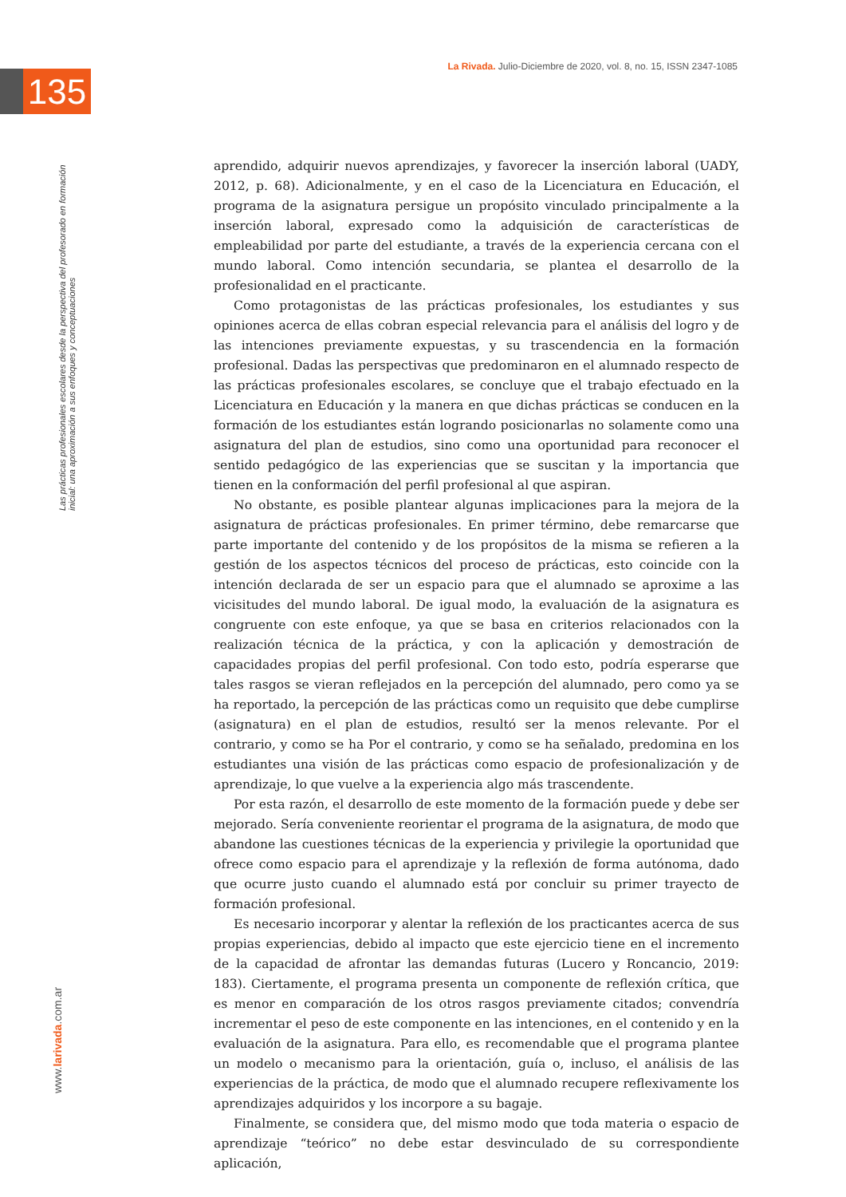135
La Rivada. Julio-Diciembre de 2020, vol. 8, no. 15, ISSN 2347-1085
Las prácticas profesionales escolares desde la perspectiva del profesorado en formación inicial: una aproximación a sus enfoques y conceptuaciones
aprendido, adquirir nuevos aprendizajes, y favorecer la inserción laboral (UADY, 2012, p. 68). Adicionalmente, y en el caso de la Licenciatura en Educación, el programa de la asignatura persigue un propósito vinculado principalmente a la inserción laboral, expresado como la adquisición de características de empleabilidad por parte del estudiante, a través de la experiencia cercana con el mundo laboral. Como intención secundaria, se plantea el desarrollo de la profesionalidad en el practicante.
Como protagonistas de las prácticas profesionales, los estudiantes y sus opiniones acerca de ellas cobran especial relevancia para el análisis del logro y de las intenciones previamente expuestas, y su trascendencia en la formación profesional. Dadas las perspectivas que predominaron en el alumnado respecto de las prácticas profesionales escolares, se concluye que el trabajo efectuado en la Licenciatura en Educación y la manera en que dichas prácticas se conducen en la formación de los estudiantes están logrando posicionarlas no solamente como una asignatura del plan de estudios, sino como una oportunidad para reconocer el sentido pedagógico de las experiencias que se suscitan y la importancia que tienen en la conformación del perfil profesional al que aspiran.
No obstante, es posible plantear algunas implicaciones para la mejora de la asignatura de prácticas profesionales. En primer término, debe remarcarse que parte importante del contenido y de los propósitos de la misma se refieren a la gestión de los aspectos técnicos del proceso de prácticas, esto coincide con la intención declarada de ser un espacio para que el alumnado se aproxime a las vicisitudes del mundo laboral. De igual modo, la evaluación de la asignatura es congruente con este enfoque, ya que se basa en criterios relacionados con la realización técnica de la práctica, y con la aplicación y demostración de capacidades propias del perfil profesional. Con todo esto, podría esperarse que tales rasgos se vieran reflejados en la percepción del alumnado, pero como ya se ha reportado, la percepción de las prácticas como un requisito que debe cumplirse (asignatura) en el plan de estudios, resultó ser la menos relevante. Por el contrario, y como se ha Por el contrario, y como se ha señalado, predomina en los estudiantes una visión de las prácticas como espacio de profesionalización y de aprendizaje, lo que vuelve a la experiencia algo más trascendente.
Por esta razón, el desarrollo de este momento de la formación puede y debe ser mejorado. Sería conveniente reorientar el programa de la asignatura, de modo que abandone las cuestiones técnicas de la experiencia y privilegie la oportunidad que ofrece como espacio para el aprendizaje y la reflexión de forma autónoma, dado que ocurre justo cuando el alumnado está por concluir su primer trayecto de formación profesional.
Es necesario incorporar y alentar la reflexión de los practicantes acerca de sus propias experiencias, debido al impacto que este ejercicio tiene en el incremento de la capacidad de afrontar las demandas futuras (Lucero y Roncancio, 2019: 183). Ciertamente, el programa presenta un componente de reflexión crítica, que es menor en comparación de los otros rasgos previamente citados; convendría incrementar el peso de este componente en las intenciones, en el contenido y en la evaluación de la asignatura. Para ello, es recomendable que el programa plantee un modelo o mecanismo para la orientación, guía o, incluso, el análisis de las experiencias de la práctica, de modo que el alumnado recupere reflexivamente los aprendizajes adquiridos y los incorpore a su bagaje.
Finalmente, se considera que, del mismo modo que toda materia o espacio de aprendizaje “teórico” no debe estar desvinculado de su correspondiente aplicación,
www.larivada.com.ar